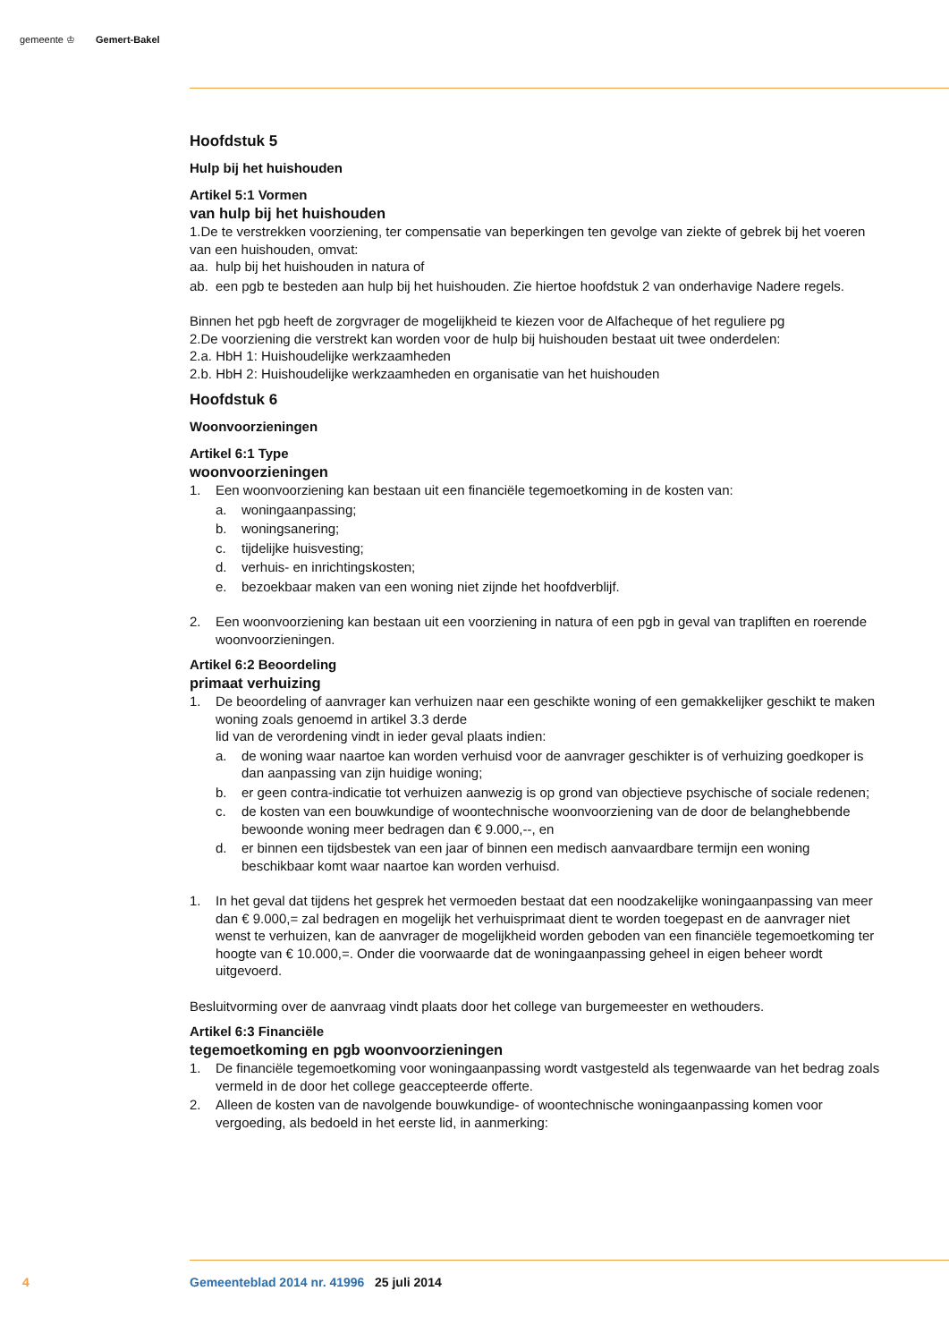gemeente ♔ Gemert-Bakel
Hoofdstuk 5
Hulp bij het huishouden
Artikel 5:1 Vormen
van hulp bij het huishouden
1.De te verstrekken voorziening, ter compensatie van beperkingen ten gevolge van ziekte of gebrek bij het voeren van een huishouden, omvat:
aa. hulp bij het huishouden in natura of
ab. een pgb te besteden aan hulp bij het huishouden. Zie hiertoe hoofdstuk 2 van onderhavige Nadere regels.
Binnen het pgb heeft de zorgvrager de mogelijkheid te kiezen voor de Alfacheque of het reguliere pg
2.De voorziening die verstrekt kan worden voor de hulp bij huishouden bestaat uit twee onderdelen:
2.a. HbH 1: Huishoudelijke werkzaamheden
2.b. HbH 2: Huishoudelijke werkzaamheden en organisatie van het huishouden
Hoofdstuk 6
Woonvoorzieningen
Artikel 6:1 Type
woonvoorzieningen
1. Een woonvoorziening kan bestaan uit een financiële tegemoetkoming in de kosten van:
a. woningaanpassing;
b. woningsanering;
c. tijdelijke huisvesting;
d. verhuis- en inrichtingskosten;
e. bezoekbaar maken van een woning niet zijnde het hoofdverblijf.
2. Een woonvoorziening kan bestaan uit een voorziening in natura of een pgb in geval van trapliften en roerende woonvoorzieningen.
Artikel 6:2 Beoordeling
primaat verhuizing
1. De beoordeling of aanvrager kan verhuizen naar een geschikte woning of een gemakkelijker geschikt te maken woning zoals genoemd in artikel 3.3 derde
lid van de verordening vindt in ieder geval plaats indien:
a. de woning waar naartoe kan worden verhuisd voor de aanvrager geschikter is of verhuizing goedkoper is dan aanpassing van zijn huidige woning;
b. er geen contra-indicatie tot verhuizen aanwezig is op grond van objectieve psychische of sociale redenen;
c. de kosten van een bouwkundige of woontechnische woonvoorziening van de door de belanghebbende bewoonde woning meer bedragen dan € 9.000,--, en
d. er binnen een tijdsbestek van een jaar of binnen een medisch aanvaardbare termijn een woning beschikbaar komt waar naartoe kan worden verhuisd.
1. In het geval dat tijdens het gesprek het vermoeden bestaat dat een noodzakelijke woningaanpassing van meer dan € 9.000,= zal bedragen en mogelijk het verhuisprimaat dient te worden toegepast en de aanvrager niet wenst te verhuizen, kan de aanvrager de mogelijkheid worden geboden van een financiële tegemoetkoming ter hoogte van € 10.000,=. Onder die voorwaarde dat de woningaanpassing geheel in eigen beheer wordt uitgevoerd.
Besluitvorming over de aanvraag vindt plaats door het college van burgemeester en wethouders.
Artikel 6:3 Financiële
tegemoetkoming en pgb woonvoorzieningen
1. De financiële tegemoetkoming voor woningaanpassing wordt vastgesteld als tegenwaarde van het bedrag zoals vermeld in de door het college geaccepteerde offerte.
2. Alleen de kosten van de navolgende bouwkundige- of woontechnische woningaanpassing komen voor vergoeding, als bedoeld in het eerste lid, in aanmerking:
4
Gemeenteblad 2014 nr. 41996 25 juli 2014